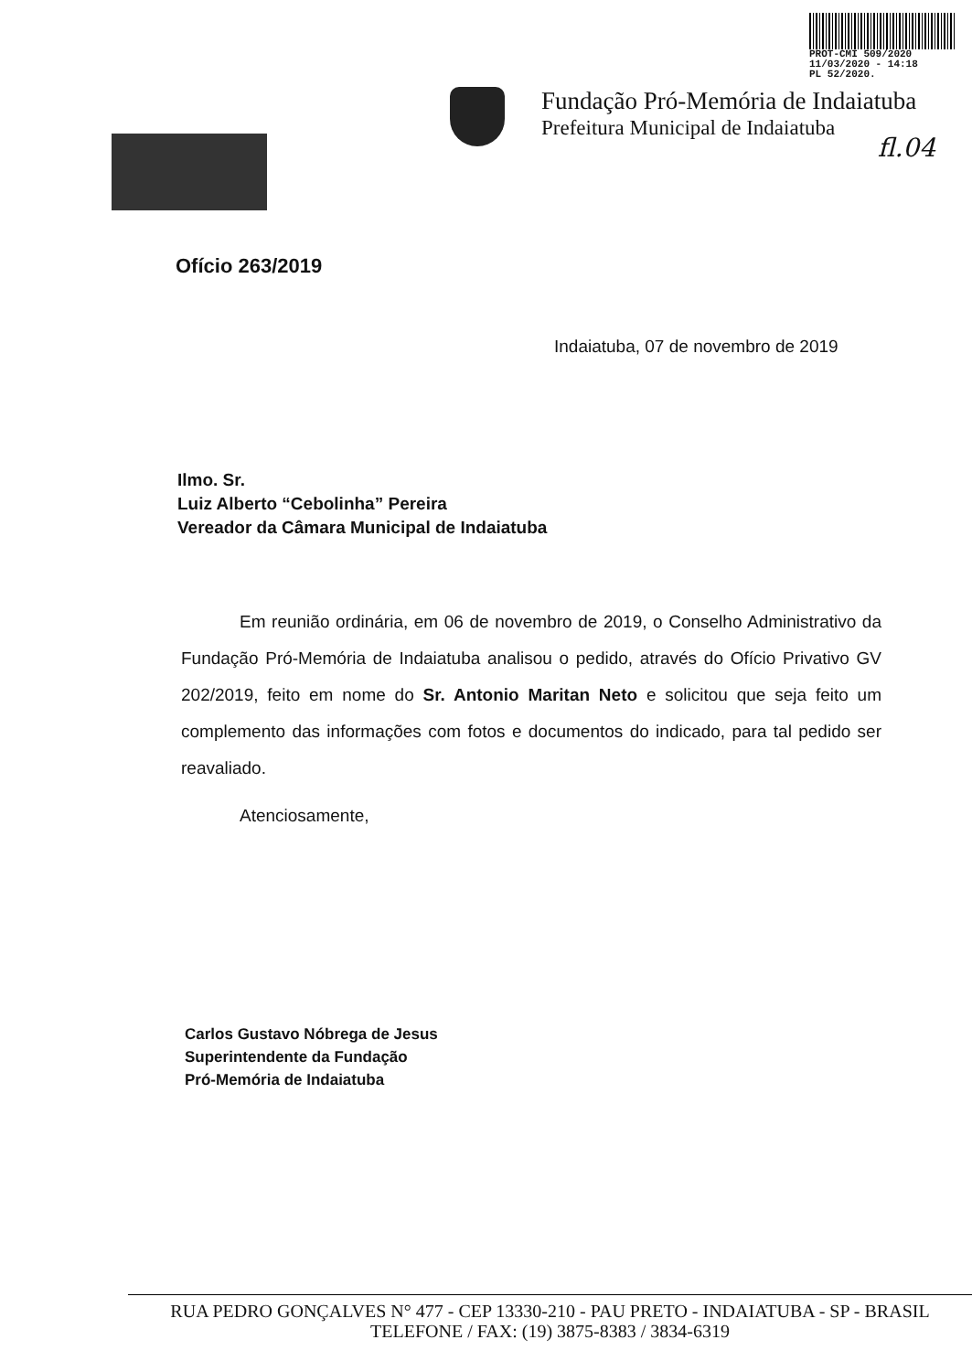PROT-CMI 509/2020
11/03/2020 - 14:18
PL 52/2020.
Fundação Pró-Memória de Indaiatuba
Prefeitura Municipal de Indaiatuba
fl.04
Ofício 263/2019
Indaiatuba, 07 de novembro de 2019
Ilmo. Sr.
Luiz Alberto “Cebolinha” Pereira
Vereador da Câmara Municipal de Indaiatuba
Em reunião ordinária, em 06 de novembro de 2019, o Conselho Administrativo da Fundação Pró-Memória de Indaiatuba analisou o pedido, através do Ofício Privativo GV 202/2019, feito em nome do Sr. Antonio Maritan Neto e solicitou que seja feito um complemento das informações com fotos e documentos do indicado, para tal pedido ser reavaliado.
Atenciosamente,
Carlos Gustavo Nóbrega de Jesus
Superintendente da Fundação
Pró-Memória de Indaiatuba
RUA PEDRO GONÇALVES N° 477 - CEP 13330-210 - PAU PRETO - INDAIATUBA - SP - BRASIL
TELEFONE / FAX: (19) 3875-8383 / 3834-6319